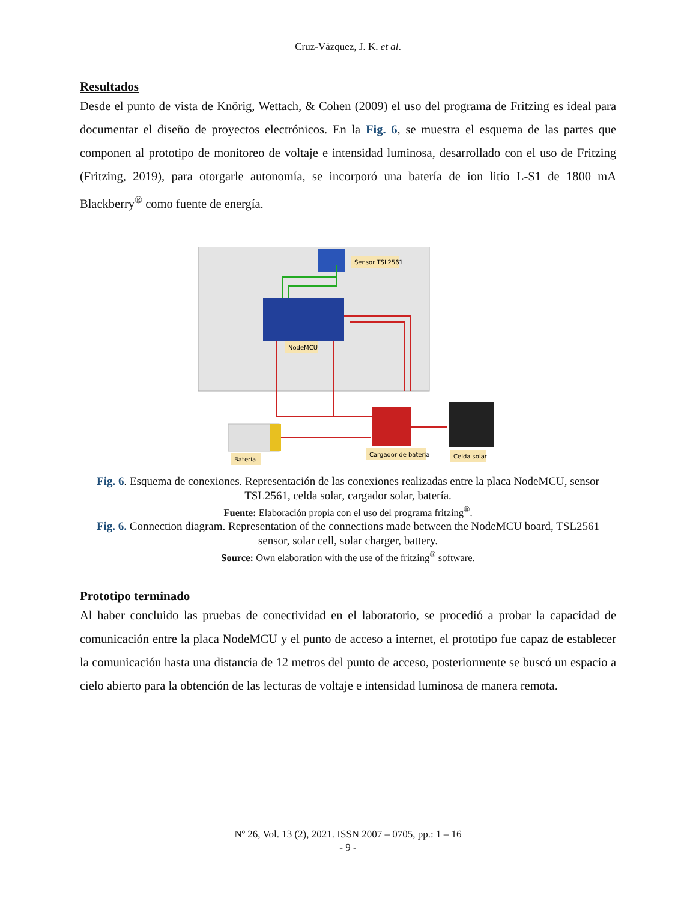Cruz-Vázquez, J. K. et al.
Resultados
Desde el punto de vista de Knörig, Wettach, & Cohen (2009) el uso del programa de Fritzing es ideal para documentar el diseño de proyectos electrónicos. En la Fig. 6, se muestra el esquema de las partes que componen al prototipo de monitoreo de voltaje e intensidad luminosa, desarrollado con el uso de Fritzing (Fritzing, 2019), para otorgarle autonomía, se incorporó una batería de ion litio L-S1 de 1800 mA Blackberry<sup>®</sup> como fuente de energía.
Sensor TSL2561
NodeMCU
Cargador de bateria
Celda solar
Bateria
Fig. 6. Esquema de conexiones. Representación de las conexiones realizadas entre la placa NodeMCU, sensor TSL2561, celda solar, cargador solar, batería.
Fuente: Elaboración propia con el uso del programa fritzing<sup>®</sup>.
Fig. 6. Connection diagram. Representation of the connections made between the NodeMCU board, TSL2561 sensor, solar cell, solar charger, battery.
Source: Own elaboration with the use of the fritzing<sup>®</sup> software.
Prototipo terminado
Al haber concluido las pruebas de conectividad en el laboratorio, se procedió a probar la capacidad de comunicación entre la placa NodeMCU y el punto de acceso a internet, el prototipo fue capaz de establecer la comunicación hasta una distancia de 12 metros del punto de acceso, posteriormente se buscó un espacio a cielo abierto para la obtención de las lecturas de voltaje e intensidad luminosa de manera remota.
Nº 26, Vol. 13 (2), 2021. ISSN 2007 – 0705, pp.: 1 – 16
- 9 -